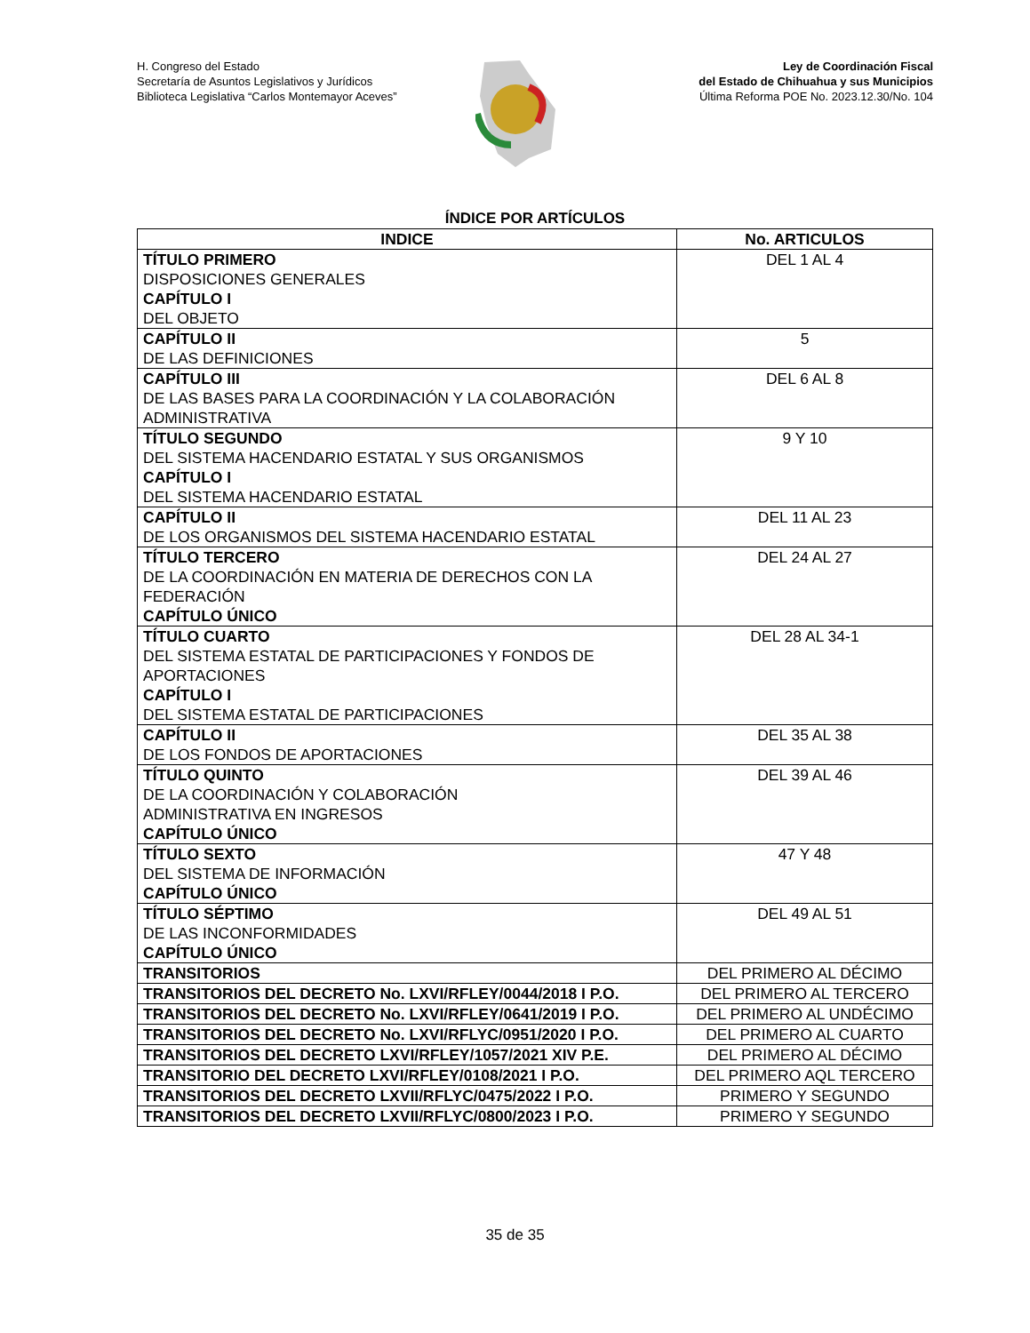H. Congreso del Estado
Secretaría de Asuntos Legislativos y Jurídicos
Biblioteca Legislativa “Carlos Montemayor Aceves”
Ley de Coordinación Fiscal
del Estado de Chihuahua y sus Municipios
Última Reforma POE No. 2023.12.30/No. 104
ÍNDICE POR ARTÍCULOS
| INDICE | No. ARTICULOS |
| --- | --- |
| TÍTULO PRIMERO DISPOSICIONES GENERALES CAPÍTULO I DEL OBJETO | DEL 1 AL 4 |
| CAPÍTULO II DE LAS DEFINICIONES | 5 |
| CAPÍTULO III DE LAS BASES PARA LA COORDINACIÓN Y LA COLABORACIÓN ADMINISTRATIVA | DEL 6 AL 8 |
| TÍTULO SEGUNDO DEL SISTEMA HACENDARIO ESTATAL Y SUS ORGANISMOS CAPÍTULO I DEL SISTEMA HACENDARIO ESTATAL | 9 Y 10 |
| CAPÍTULO II DE LOS ORGANISMOS DEL SISTEMA HACENDARIO ESTATAL | DEL 11 AL 23 |
| TÍTULO TERCERO DE LA COORDINACIÓN EN MATERIA DE DERECHOS CON LA FEDERACIÓN CAPÍTULO ÚNICO | DEL 24 AL 27 |
| TÍTULO CUARTO DEL SISTEMA ESTATAL DE PARTICIPACIONES Y FONDOS DE APORTACIONES CAPÍTULO I DEL SISTEMA ESTATAL DE PARTICIPACIONES | DEL 28 AL 34-1 |
| CAPÍTULO II DE LOS FONDOS DE APORTACIONES | DEL 35 AL 38 |
| TÍTULO QUINTO DE LA COORDINACIÓN Y COLABORACIÓN ADMINISTRATIVA EN INGRESOS CAPÍTULO ÚNICO | DEL 39 AL 46 |
| TÍTULO SEXTO DEL SISTEMA DE INFORMACIÓN CAPÍTULO ÚNICO | 47 Y 48 |
| TÍTULO SÉPTIMO DE LAS INCONFORMIDADES CAPÍTULO ÚNICO | DEL 49 AL 51 |
| TRANSITORIOS | DEL PRIMERO AL DÉCIMO |
| TRANSITORIOS DEL DECRETO No. LXVI/RFLEY/0044/2018 I P.O. | DEL PRIMERO AL TERCERO |
| TRANSITORIOS DEL DECRETO No. LXVI/RFLEY/0641/2019 I P.O. | DEL PRIMERO AL UNDÉCIMO |
| TRANSITORIOS DEL DECRETO No. LXVI/RFLYC/0951/2020 I P.O. | DEL PRIMERO AL CUARTO |
| TRANSITORIOS DEL DECRETO LXVI/RFLEY/1057/2021 XIV P.E. | DEL PRIMERO AL DÉCIMO |
| TRANSITORIO DEL DECRETO LXVI/RFLEY/0108/2021 I P.O. | DEL PRIMERO AQL TERCERO |
| TRANSITORIOS DEL DECRETO LXVII/RFLYC/0475/2022 I P.O. | PRIMERO Y SEGUNDO |
| TRANSITORIOS DEL DECRETO LXVII/RFLYC/0800/2023 I P.O. | PRIMERO Y SEGUNDO |
35 de 35